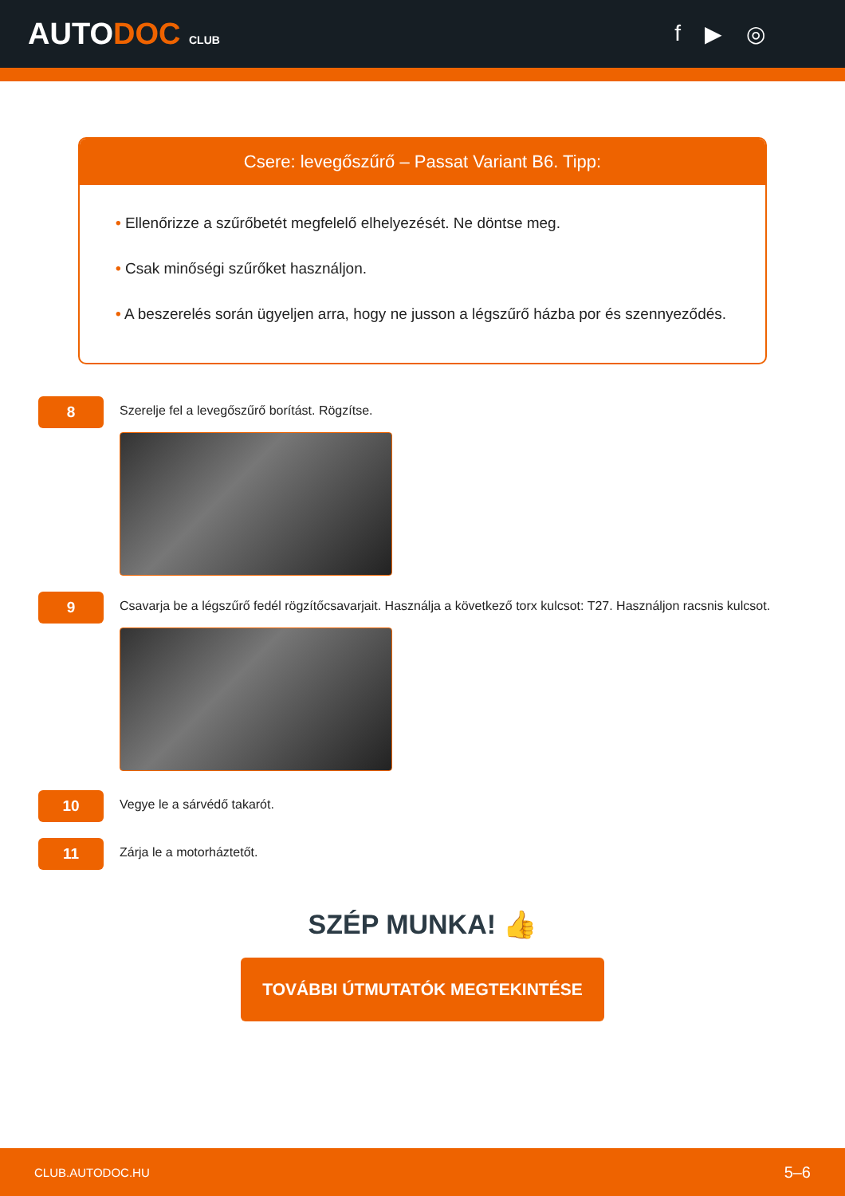AUTODOC CLUB
f ▶ ◎
Csere: levegőszűrő – Passat Variant B6. Tipp:
• Ellenőrizze a szűrőbetét megfelelő elhelyezését. Ne döntse meg.
• Csak minőségi szűrőket használjon.
• A beszerelés során ügyeljen arra, hogy ne jusson a légszűrő házba por és szennyeződés.
8
Szerelje fel a levegőszűrő borítást. Rögzítse.
9
Csavarja be a légszűrő fedél rögzítőcsavarjait. Használja a következő torx kulcsot: T27. Használjon racsnis kulcsot.
10
Vegye le a sárvédő takarót.
11
Zárja le a motorháztetőt.
SZÉP MUNKA! 👍
TOVÁBBI ÚTMUTATÓK MEGTEKINTÉSE
CLUB.AUTODOC.HU 5–6